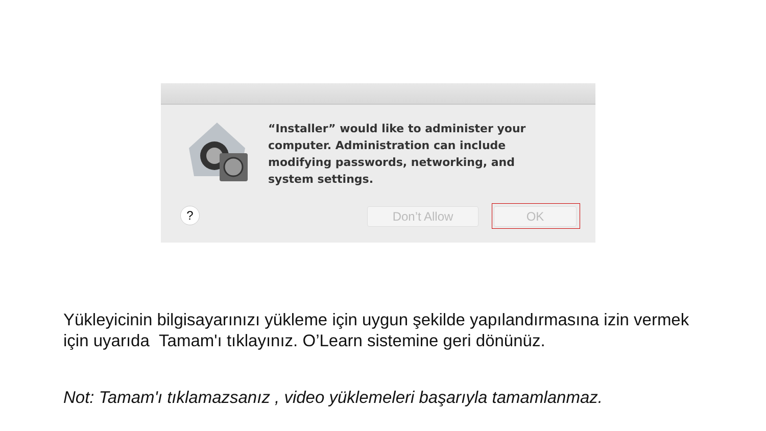“Installer” would like to administer your computer. Administration can include modifying passwords, networking, and system settings.
? Don’t Allow OK
Yükleyicinin bilgisayarınızı yükleme için uygun şekilde yapılandırmasına izin vermek
için uyarıda Tamam'ı tıklayınız. O’Learn sistemine geri dönünüz.
Not: Tamam'ı tıklamazsanız , video yüklemeleri başarıyla tamamlanmaz.